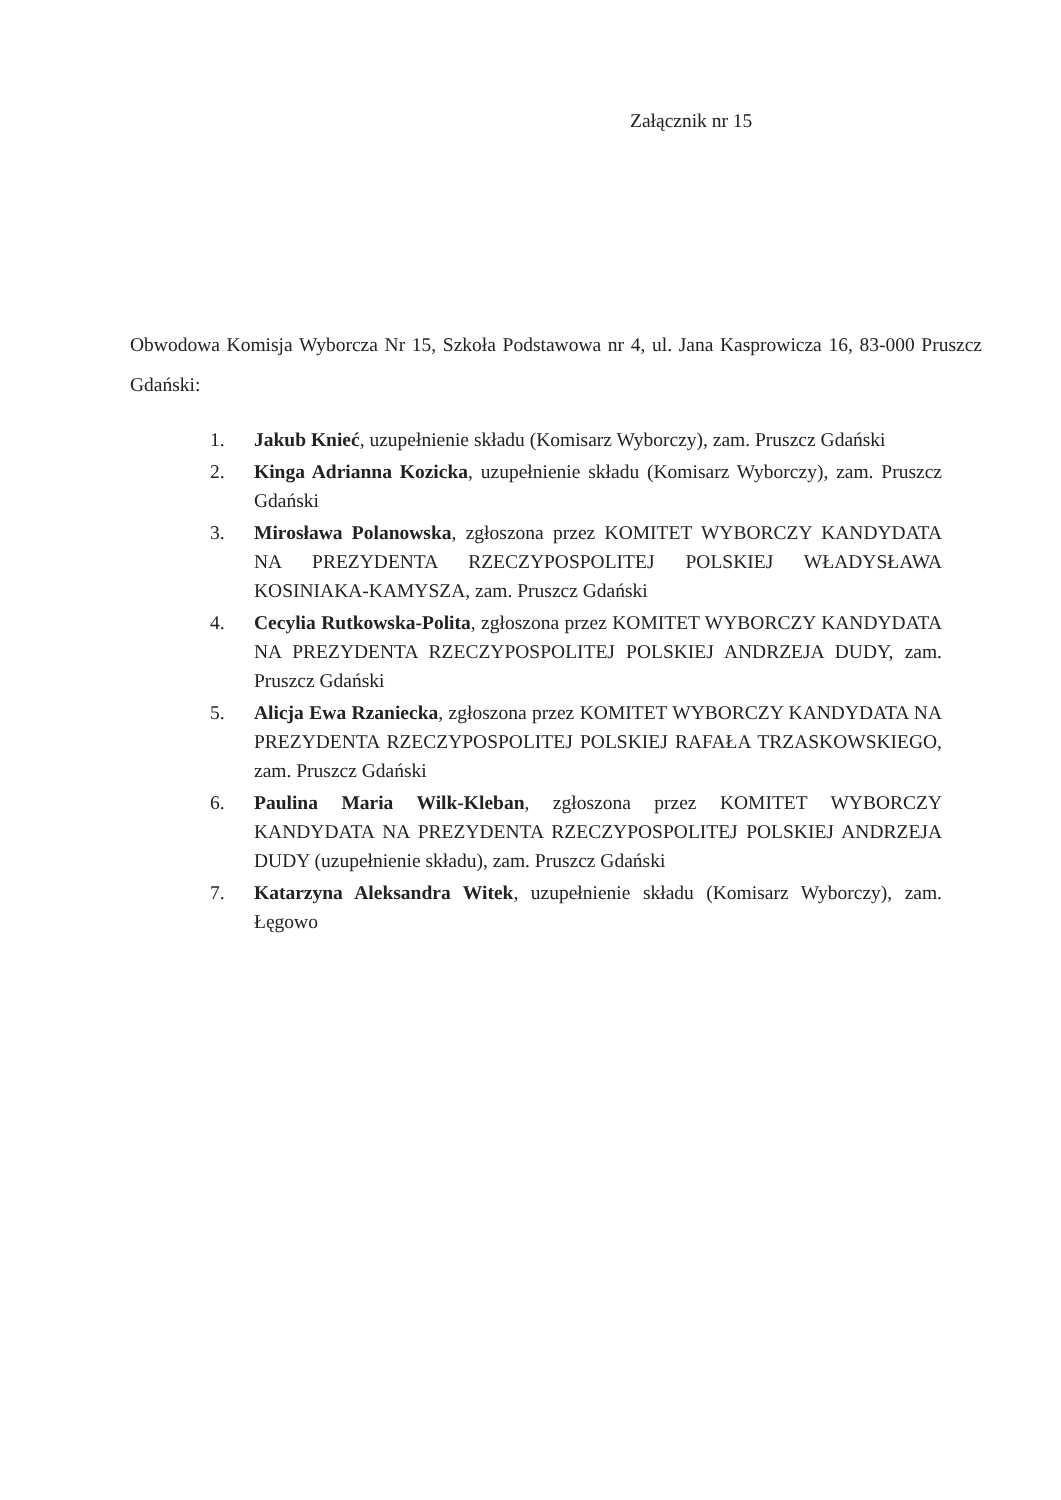Załącznik nr 15
Obwodowa Komisja Wyborcza Nr 15, Szkoła Podstawowa nr 4, ul. Jana Kasprowicza 16, 83-000 Pruszcz Gdański:
1. Jakub Knieć, uzupełnienie składu (Komisarz Wyborczy), zam. Pruszcz Gdański
2. Kinga Adrianna Kozicka, uzupełnienie składu (Komisarz Wyborczy), zam. Pruszcz Gdański
3. Mirosława Polanowska, zgłoszona przez KOMITET WYBORCZY KANDYDATA NA PREZYDENTA RZECZYPOSPOLITEJ POLSKIEJ WŁADYSŁAWA KOSINIAKA-KAMYSZA, zam. Pruszcz Gdański
4. Cecylia Rutkowska-Polita, zgłoszona przez KOMITET WYBORCZY KANDYDATA NA PREZYDENTA RZECZYPOSPOLITEJ POLSKIEJ ANDRZEJA DUDY, zam. Pruszcz Gdański
5. Alicja Ewa Rzaniecka, zgłoszona przez KOMITET WYBORCZY KANDYDATA NA PREZYDENTA RZECZYPOSPOLITEJ POLSKIEJ RAFAŁA TRZASKOWSKIEGO, zam. Pruszcz Gdański
6. Paulina Maria Wilk-Kleban, zgłoszona przez KOMITET WYBORCZY KANDYDATA NA PREZYDENTA RZECZYPOSPOLITEJ POLSKIEJ ANDRZEJA DUDY (uzupełnienie składu), zam. Pruszcz Gdański
7. Katarzyna Aleksandra Witek, uzupełnienie składu (Komisarz Wyborczy), zam. Łęgowo